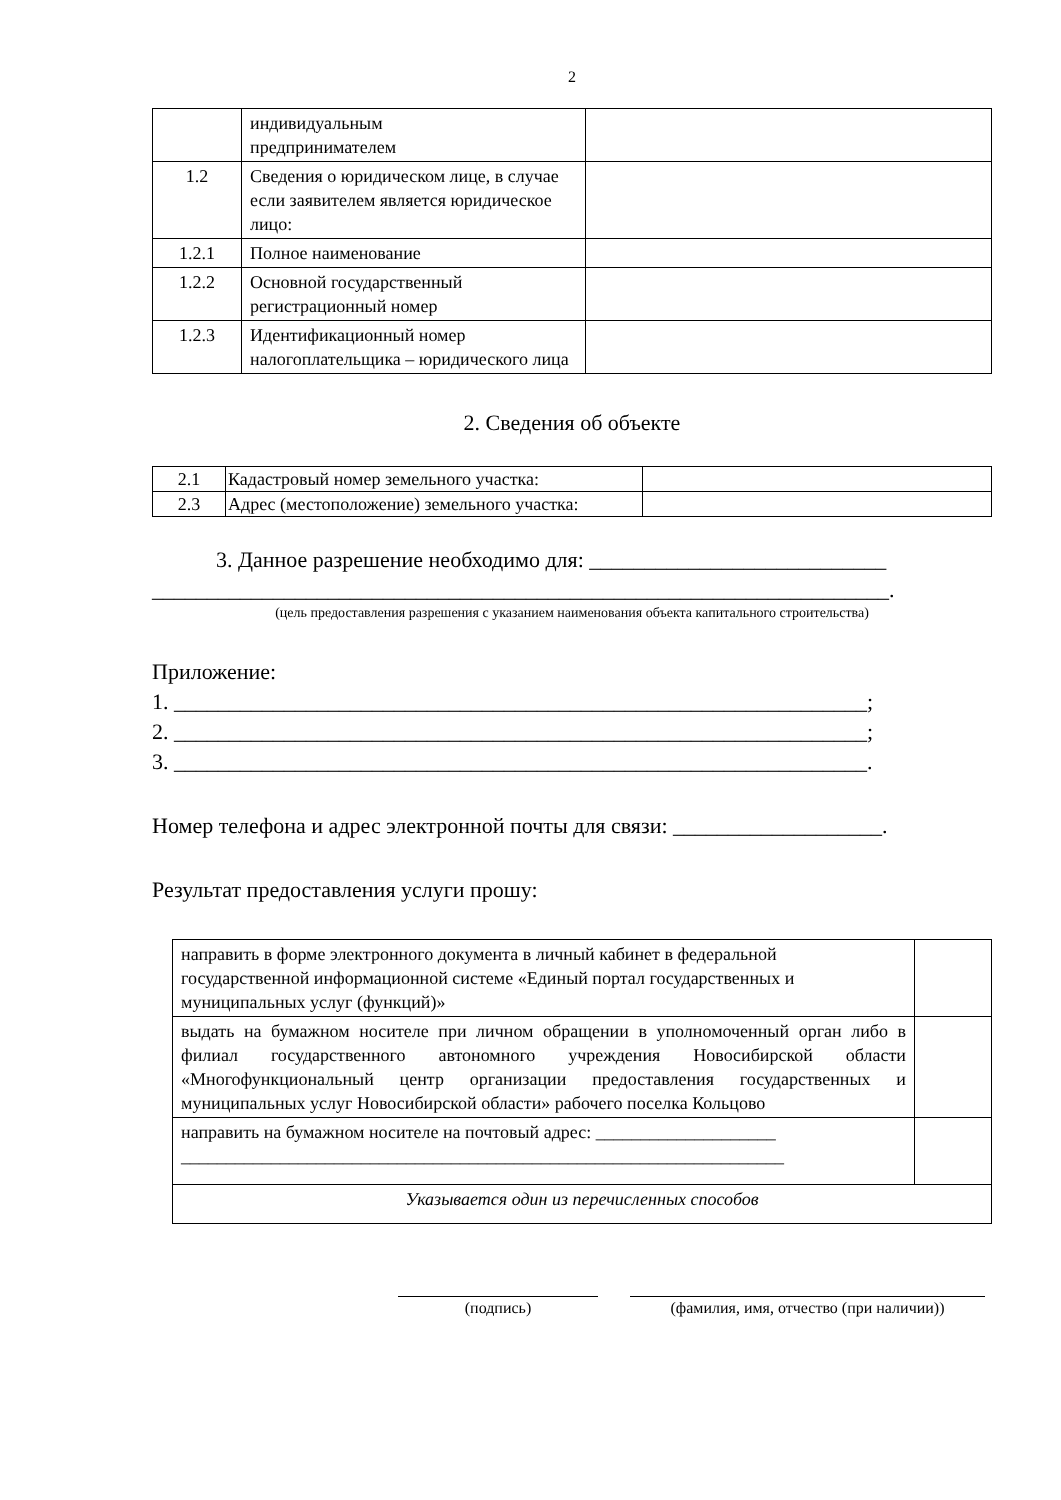2
| | индивидуальным предпринимателем | |
| 1.2 | Сведения о юридическом лице, в случае если заявителем является юридическое лицо: | |
| 1.2.1 | Полное наименование | |
| 1.2.2 | Основной государственный регистрационный номер | |
| 1.2.3 | Идентификационный номер налогоплательщика – юридического лица | |
2. Сведения об объекте
| 2.1 | Кадастровый номер земельного участка: | |
| 2.3 | Адрес (местоположение) земельного участка: | |
3. Данное разрешение необходимо для: ___________________________
___________________________________________________________________.
(цель предоставления разрешения с указанием наименования объекта капитального строительства)
Приложение:
1. _______________________________________________________________;
2. _______________________________________________________________;
3. _______________________________________________________________.
Номер телефона и адрес электронной почты для связи: ___________________.
Результат предоставления услуги прошу:
| направить в форме электронного документа в личный кабинет в федеральной государственной информационной системе «Единый портал государственных и муниципальных услуг (функций)» | |
| выдать на бумажном носителе при личном обращении в уполномоченный орган либо в филиал государственного автономного учреждения Новосибирской области «Многофункциональный центр организации предоставления государственных и муниципальных услуг Новосибирской области» рабочего поселка Кольцово | |
| направить на бумажном носителе на почтовый адрес: ____________________ ___________________________________________________________________ | |
| Указывается один из перечисленных способов | |
(подпись) (фамилия, имя, отчество (при наличии))